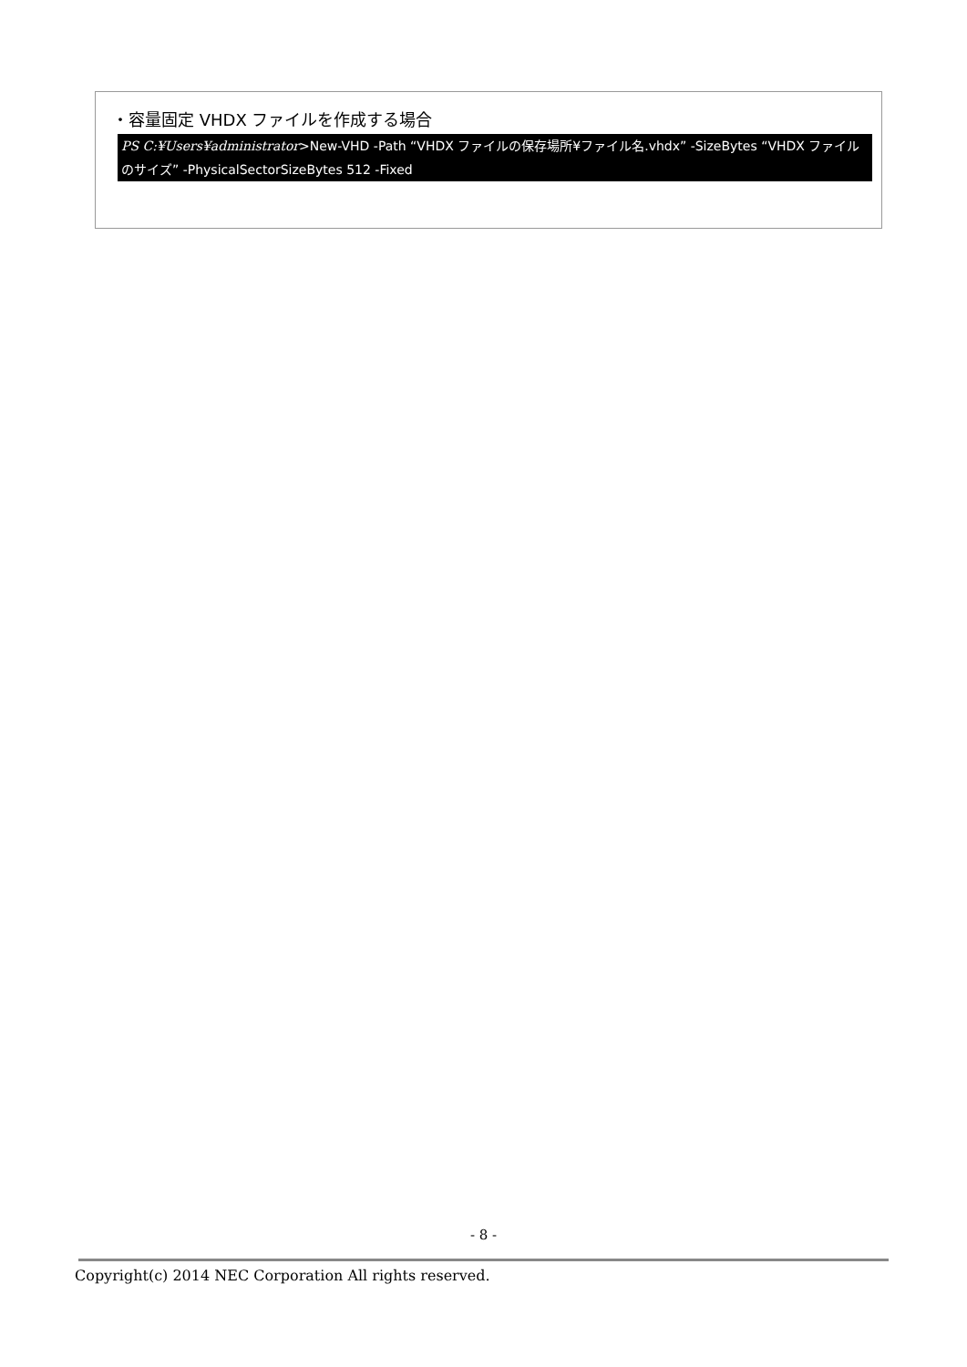・容量固定 VHDX ファイルを作成する場合
PS C:¥Users¥administrator>New-VHD -Path “VHDX ファイルの保存場所¥ファイル名.vhdx” -SizeBytes “VHDX ファイルのサイズ” -PhysicalSectorSizeBytes 512 -Fixed
- 8 -
Copyright(c) 2014 NEC Corporation All rights reserved.